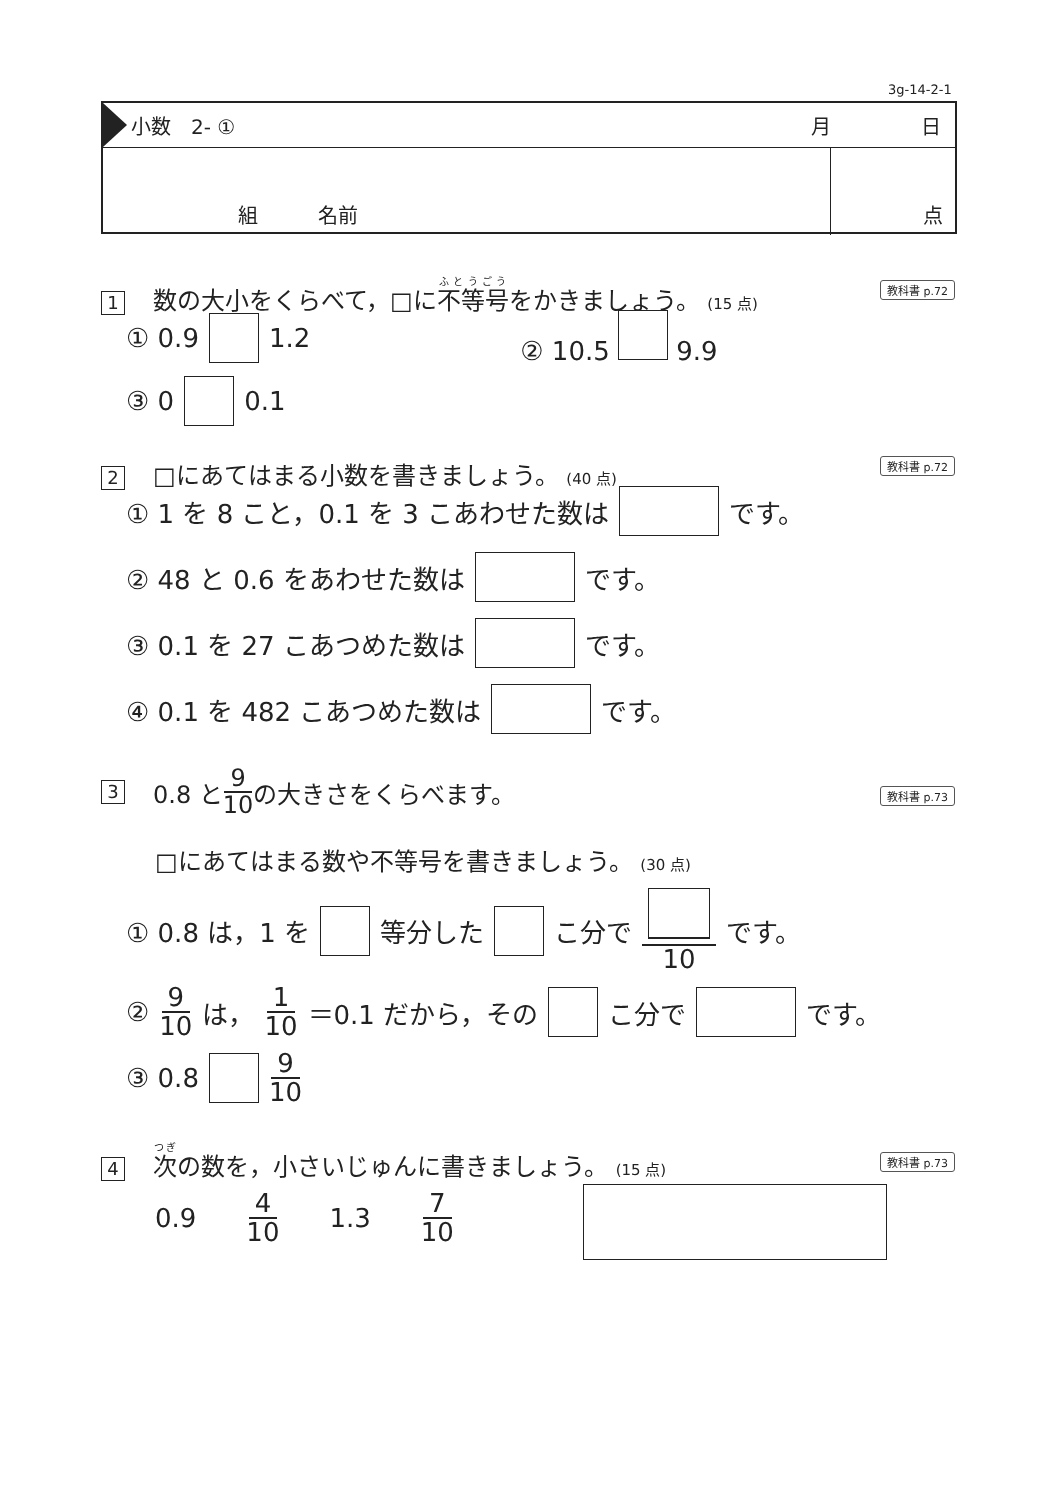3g-14-2-1
小数　2- ① 月 日
組　　　名前 点
1 数の大小をくらべて，□に不等号をかきましょう。 (15 点)
教科書 p.72
① 0.9 1.2 ② 10.5 9.9
③ 0 0.1
2 □にあてはまる小数を書きましょう。 (40 点)
教科書 p.72
① 1 を 8 こと，0.1 を 3 こあわせた数は です。
② 48 と 0.6 をあわせた数は です。
③ 0.1 を 27 こあつめた数は です。
④ 0.1 を 482 こあつめた数は です。
3 0.8 と 9 10 の大きさをくらべます。
教科書 p.73
□にあてはまる数や不等号を書きましょう。 (30 点)
① 0.8 は，1 を 等分した こ分で 10 です。
② 9 10 は， 1 10 ＝0.1 だから，その こ分で です。
③ 0.8 9 10
4 次の数を，小さいじゅんに書きましょう。 (15 点)
教科書 p.73
0.9 4 10 1.3 7 10